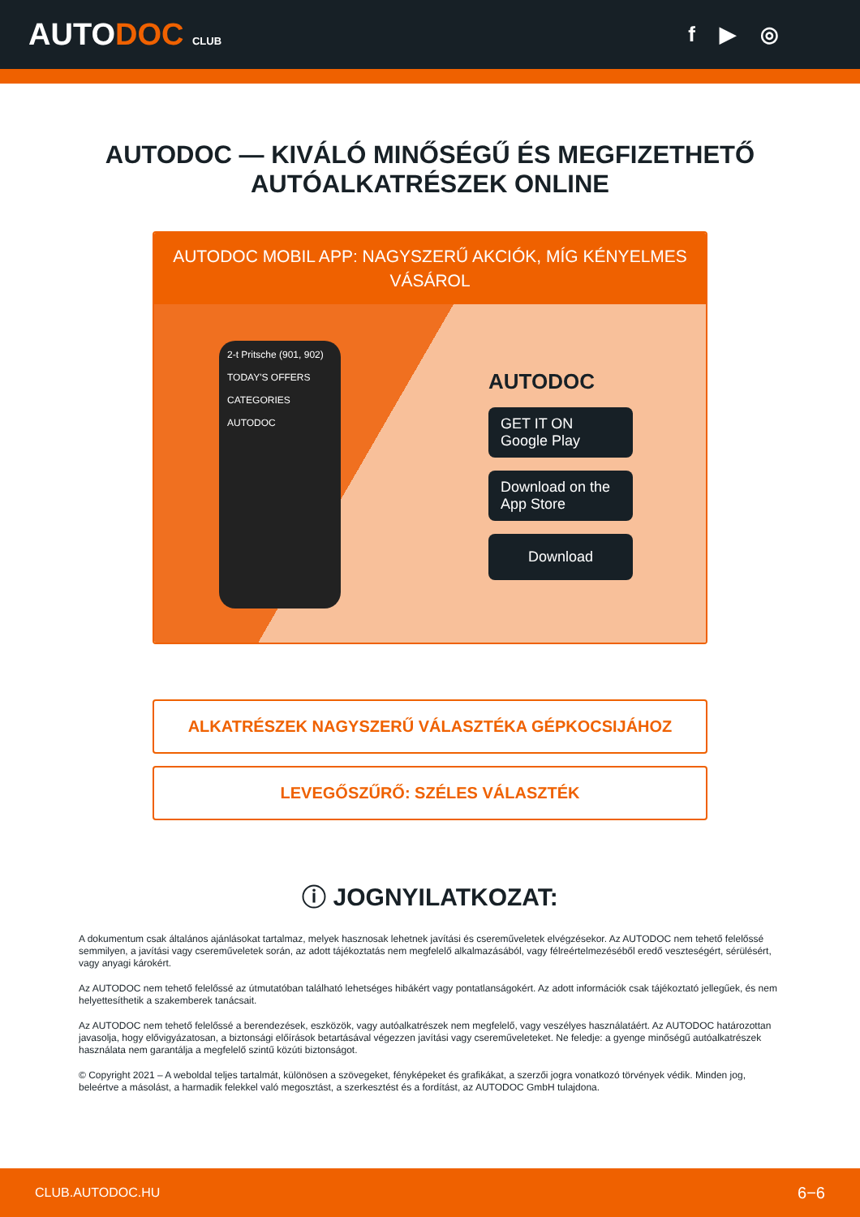AUTODOC CLUB
f ▶ ◎
AUTODOC — KIVÁLÓ MINŐSÉGŰ ÉS MEGFIZETHETŐ
AUTÓALKATRÉSZEK ONLINE
AUTODOC MOBIL APP: NAGYSZERŰ AKCIÓK, MÍG KÉNYELMES VÁSÁROL
2-t Pritsche (901, 902)
TODAY'S OFFERS
CATEGORIES
AUTODOC
AUTODOC
GET IT ON
Google Play
Download on the
App Store
Download
ALKATRÉSZEK NAGYSZERŰ VÁLASZTÉKA GÉPKOCSIJÁHOZ
LEVEGŐSZŰRŐ: SZÉLES VÁLASZTÉK
ⓘ JOGNYILATKOZAT:
A dokumentum csak általános ajánlásokat tartalmaz, melyek hasznosak lehetnek javítási és csereműveletek elvégzésekor. Az AUTODOC nem tehető felelőssé semmilyen, a javítási vagy csereműveletek során, az adott tájékoztatás nem megfelelő alkalmazásából, vagy félreértelmezéséből eredő veszteségért, sérülésért, vagy anyagi károkért.
Az AUTODOC nem tehető felelőssé az útmutatóban található lehetséges hibákért vagy pontatlanságokért. Az adott információk csak tájékoztató jellegűek, és nem helyettesíthetik a szakemberek tanácsait.
Az AUTODOC nem tehető felelőssé a berendezések, eszközök, vagy autóalkatrészek nem megfelelő, vagy veszélyes használatáért. Az AUTODOC határozottan javasolja, hogy elővigyázatosan, a biztonsági előírások betartásával végezzen javítási vagy csereműveleteket. Ne feledje: a gyenge minőségű autóalkatrészek használata nem garantálja a megfelelő szintű közúti biztonságot.
© Copyright 2021 – A weboldal teljes tartalmát, különösen a szövegeket, fényképeket és grafikákat, a szerzői jogra vonatkozó törvények védik. Minden jog, beleértve a másolást, a harmadik felekkel való megosztást, a szerkesztést és a fordítást, az AUTODOC GmbH tulajdona.
CLUB.AUTODOC.HU 6−6